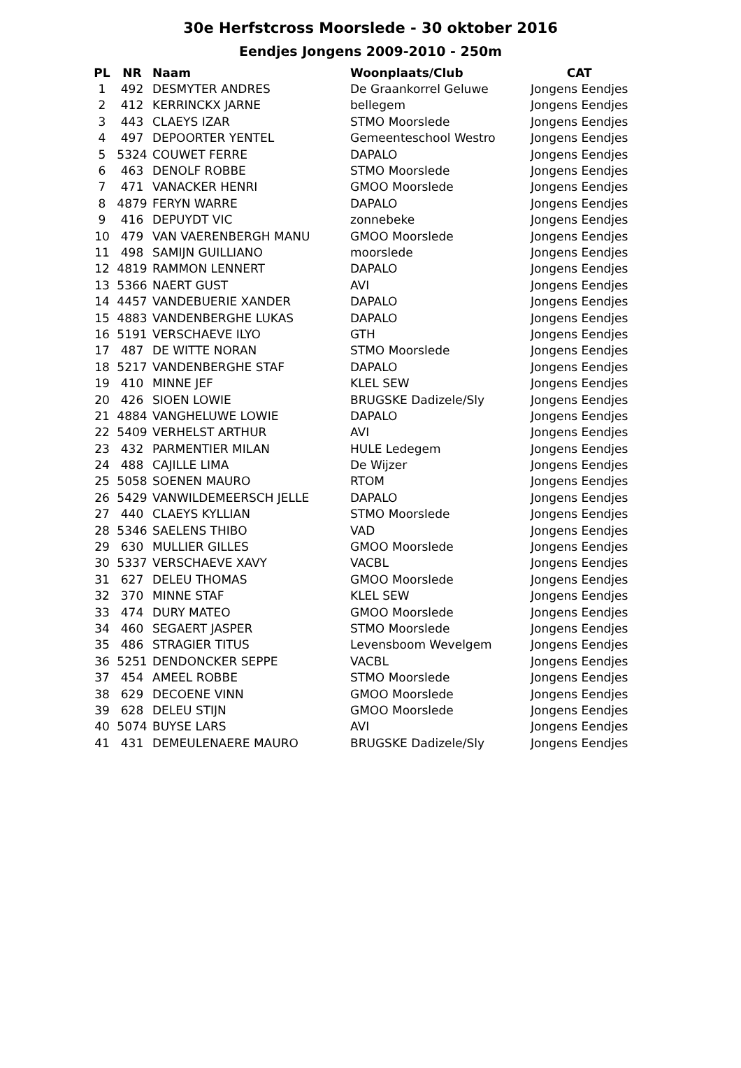30e Herfstcross Moorslede - 30 oktober 2016
Eendjes Jongens 2009-2010 - 250m
| PL | NR | Naam | Woonplaats/Club | CAT |
| --- | --- | --- | --- | --- |
| 1 | 492 | DESMYTER ANDRES | De Graankorrel Geluwe | Jongens Eendjes |
| 2 | 412 | KERRINCKX JARNE | bellegem | Jongens Eendjes |
| 3 | 443 | CLAEYS IZAR | STMO Moorslede | Jongens Eendjes |
| 4 | 497 | DEPOORTER YENTEL | Gemeenteschool Westro | Jongens Eendjes |
| 5 | 5324 | COUWET FERRE | DAPALO | Jongens Eendjes |
| 6 | 463 | DENOLF ROBBE | STMO Moorslede | Jongens Eendjes |
| 7 | 471 | VANACKER HENRI | GMOO Moorslede | Jongens Eendjes |
| 8 | 4879 | FERYN WARRE | DAPALO | Jongens Eendjes |
| 9 | 416 | DEPUYDT VIC | zonnebeke | Jongens Eendjes |
| 10 | 479 | VAN VAERENBERGH MANU | GMOO Moorslede | Jongens Eendjes |
| 11 | 498 | SAMIJN GUILLIANO | moorslede | Jongens Eendjes |
| 12 | 4819 | RAMMON LENNERT | DAPALO | Jongens Eendjes |
| 13 | 5366 | NAERT GUST | AVI | Jongens Eendjes |
| 14 | 4457 | VANDEBUERIE XANDER | DAPALO | Jongens Eendjes |
| 15 | 4883 | VANDENBERGHE LUKAS | DAPALO | Jongens Eendjes |
| 16 | 5191 | VERSCHAEVE ILYO | GTH | Jongens Eendjes |
| 17 | 487 | DE WITTE NORAN | STMO Moorslede | Jongens Eendjes |
| 18 | 5217 | VANDENBERGHE STAF | DAPALO | Jongens Eendjes |
| 19 | 410 | MINNE JEF | KLEL SEW | Jongens Eendjes |
| 20 | 426 | SIOEN LOWIE | BRUGSKE Dadizele/Sly | Jongens Eendjes |
| 21 | 4884 | VANGHELUWE LOWIE | DAPALO | Jongens Eendjes |
| 22 | 5409 | VERHELST ARTHUR | AVI | Jongens Eendjes |
| 23 | 432 | PARMENTIER MILAN | HULE Ledegem | Jongens Eendjes |
| 24 | 488 | CAJILLE LIMA | De Wijzer | Jongens Eendjes |
| 25 | 5058 | SOENEN MAURO | RTOM | Jongens Eendjes |
| 26 | 5429 | VANWILDEMEERSCH JELLE | DAPALO | Jongens Eendjes |
| 27 | 440 | CLAEYS KYLLIAN | STMO Moorslede | Jongens Eendjes |
| 28 | 5346 | SAELENS THIBO | VAD | Jongens Eendjes |
| 29 | 630 | MULLIER GILLES | GMOO Moorslede | Jongens Eendjes |
| 30 | 5337 | VERSCHAEVE XAVY | VACBL | Jongens Eendjes |
| 31 | 627 | DELEU THOMAS | GMOO Moorslede | Jongens Eendjes |
| 32 | 370 | MINNE STAF | KLEL SEW | Jongens Eendjes |
| 33 | 474 | DURY MATEO | GMOO Moorslede | Jongens Eendjes |
| 34 | 460 | SEGAERT JASPER | STMO Moorslede | Jongens Eendjes |
| 35 | 486 | STRAGIER TITUS | Levensboom Wevelgem | Jongens Eendjes |
| 36 | 5251 | DENDONCKER SEPPE | VACBL | Jongens Eendjes |
| 37 | 454 | AMEEL ROBBE | STMO Moorslede | Jongens Eendjes |
| 38 | 629 | DECOENE VINN | GMOO Moorslede | Jongens Eendjes |
| 39 | 628 | DELEU STIJN | GMOO Moorslede | Jongens Eendjes |
| 40 | 5074 | BUYSE LARS | AVI | Jongens Eendjes |
| 41 | 431 | DEMEULENAERE MAURO | BRUGSKE Dadizele/Sly | Jongens Eendjes |